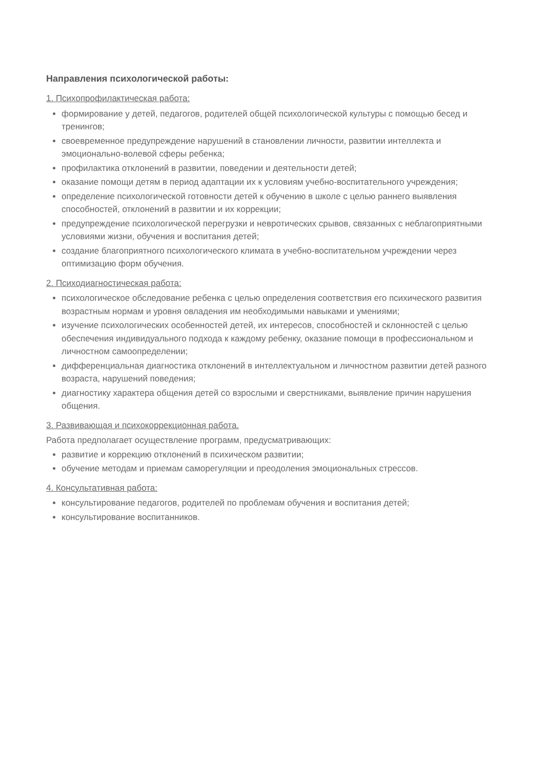Направления психологической работы:
1. Психопрофилактическая работа:
формирование у детей, педагогов, родителей общей психологической культуры с помощью бесед и тренингов;
своевременное предупреждение нарушений в становлении личности, развитии интеллекта и эмоционально-волевой сферы ребенка;
профилактика отклонений в развитии, поведении и деятельности детей;
оказание помощи детям в период адаптации их к условиям учебно-воспитательного учреждения;
определение психологической готовности детей к обучению в школе с целью раннего выявления способностей, отклонений в развитии и их коррекции;
предупреждение психологической перегрузки и невротических срывов, связанных с неблагоприятными условиями жизни, обучения и воспитания детей;
создание благоприятного психологического климата в учебно-воспитательном учреждении через оптимизацию форм обучения.
2. Психодиагностическая работа:
психологическое обследование ребенка с целью определения соответствия его психического развития возрастным нормам и уровня овладения им необходимыми навыками и умениями;
изучение психологических особенностей детей, их интересов, способностей и склонностей с целью обеспечения индивидуального подхода к каждому ребенку, оказание помощи в профессиональном и личностном самоопределении;
дифференциальная диагностика отклонений в интеллектуальном и личностном развитии детей разного возраста, нарушений поведения;
диагностику характера общения детей со взрослыми и сверстниками, выявление причин нарушения общения.
3. Развивающая и психокоррекционная работа.
Работа предполагает осуществление программ, предусматривающих:
развитие и коррекцию отклонений в психическом развитии;
обучение методам и приемам саморегуляции и преодоления эмоциональных стрессов.
4. Консультативная работа:
консультирование педагогов, родителей по проблемам обучения и воспитания детей;
консультирование воспитанников.